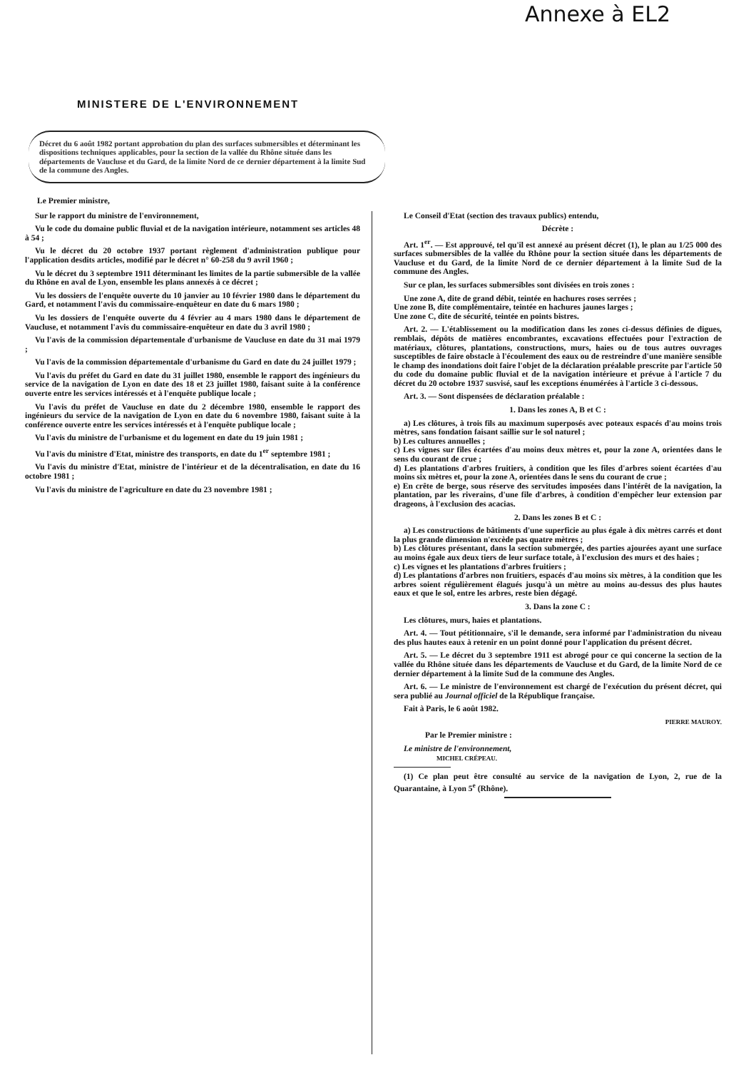Annexe à EL2
MINISTERE DE L'ENVIRONNEMENT
Décret du 6 août 1982 portant approbation du plan des surfaces submersibles et déterminant les dispositions techniques applicables, pour la section de la vallée du Rhône située dans les départements de Vaucluse et du Gard, de la limite Nord de ce dernier département à la limite Sud de la commune des Angles.
Le Premier ministre,
Sur le rapport du ministre de l'environnement,
Vu le code du domaine public fluvial et de la navigation intérieure, notamment ses articles 48 à 54 ;
Vu le décret du 20 octobre 1937 portant règlement d'administration publique pour l'application desdits articles, modifié par le décret n° 60-258 du 9 avril 1960 ;
Vu le décret du 3 septembre 1911 déterminant les limites de la partie submersible de la vallée du Rhône en aval de Lyon, ensemble les plans annexés à ce décret ;
Vu les dossiers de l'enquête ouverte du 10 janvier au 10 février 1980 dans le département du Gard, et notamment l'avis du commissaire-enquêteur en date du 6 mars 1980 ;
Vu les dossiers de l'enquête ouverte du 4 février au 4 mars 1980 dans le département de Vaucluse, et notamment l'avis du commissaire-enquêteur en date du 3 avril 1980 ;
Vu l'avis de la commission départementale d'urbanisme de Vaucluse en date du 31 mai 1979 ;
Vu l'avis de la commission départementale d'urbanisme du Gard en date du 24 juillet 1979 ;
Vu l'avis du préfet du Gard en date du 31 juillet 1980, ensemble le rapport des ingénieurs du service de la navigation de Lyon en date des 18 et 23 juillet 1980, faisant suite à la conférence ouverte entre les services intéressés et à l'enquête publique locale ;
Vu l'avis du préfet de Vaucluse en date du 2 décembre 1980, ensemble le rapport des ingénieurs du service de la navigation de Lyon en date du 6 novembre 1980, faisant suite à la conférence ouverte entre les services intéressés et à l'enquête publique locale ;
Vu l'avis du ministre de l'urbanisme et du logement en date du 19 juin 1981 ;
Vu l'avis du ministre d'Etat, ministre des transports, en date du 1<sup>er</sup> septembre 1981 ;
Vu l'avis du ministre d'Etat, ministre de l'intérieur et de la décentralisation, en date du 16 octobre 1981 ;
Vu l'avis du ministre de l'agriculture en date du 23 novembre 1981 ;
Le Conseil d'Etat (section des travaux publics) entendu,
Décrète :
Art. 1<sup>er</sup>. — Est approuvé, tel qu'il est annexé au présent décret (1), le plan au 1/25 000 des surfaces submersibles de la vallée du Rhône pour la section située dans les départements de Vaucluse et du Gard, de la limite Nord de ce dernier département à la limite Sud de la commune des Angles.
Sur ce plan, les surfaces submersibles sont divisées en trois zones :
Une zone A, dite de grand débit, teintée en hachures roses serrées ;
Une zone B, dite complémentaire, teintée en hachures jaunes larges ;
Une zone C, dite de sécurité, teintée en points bistres.
Art. 2. — L'établissement ou la modification dans les zones ci-dessus définies de digues, remblais, dépôts de matières encombrantes, excavations effectuées pour l'extraction de matériaux, clôtures, plantations, constructions, murs, haies ou de tous autres ouvrages susceptibles de faire obstacle à l'écoulement des eaux ou de restreindre d'une manière sensible le champ des inondations doit faire l'objet de la déclaration préalable prescrite par l'article 50 du code du domaine public fluvial et de la navigation intérieure et prévue à l'article 7 du décret du 20 octobre 1937 susvisé, sauf les exceptions énumérées à l'article 3 ci-dessous.
Art. 3. — Sont dispensées de déclaration préalable :
1. Dans les zones A, B et C :
a) Les clôtures, à trois fils au maximum superposés avec poteaux espacés d'au moins trois mètres, sans fondation faisant saillie sur le sol naturel ;
b) Les cultures annuelles ;
c) Les vignes sur files écartées d'au moins deux mètres et, pour la zone A, orientées dans le sens du courant de crue ;
d) Les plantations d'arbres fruitiers, à condition que les files d'arbres soient écartées d'au moins six mètres et, pour la zone A, orientées dans le sens du courant de crue ;
e) En crête de berge, sous réserve des servitudes imposées dans l'intérêt de la navigation, la plantation, par les riverains, d'une file d'arbres, à condition d'empêcher leur extension par drageons, à l'exclusion des acacias.
2. Dans les zones B et C :
a) Les constructions de bâtiments d'une superficie au plus égale à dix mètres carrés et dont la plus grande dimension n'excède pas quatre mètres ;
b) Les clôtures présentant, dans la section submergée, des parties ajourées ayant une surface au moins égale aux deux tiers de leur surface totale, à l'exclusion des murs et des haies ;
c) Les vignes et les plantations d'arbres fruitiers ;
d) Les plantations d'arbres non fruitiers, espacés d'au moins six mètres, à la condition que les arbres soient régulièrement élagués jusqu'à un mètre au moins au-dessus des plus hautes eaux et que le sol, entre les arbres, reste bien dégagé.
3. Dans la zone C :
Les clôtures, murs, haies et plantations.
Art. 4. — Tout pétitionnaire, s'il le demande, sera informé par l'administration du niveau des plus hautes eaux à retenir en un point donné pour l'application du présent décret.
Art. 5. — Le décret du 3 septembre 1911 est abrogé pour ce qui concerne la section de la vallée du Rhône située dans les départements de Vaucluse et du Gard, de la limite Nord de ce dernier département à la limite Sud de la commune des Angles.
Art. 6. — Le ministre de l'environnement est chargé de l'exécution du présent décret, qui sera publié au Journal officiel de la République française.
Fait à Paris, le 6 août 1982.
PIERRE MAUROY.
Par le Premier ministre :
Le ministre de l'environnement,
MICHEL CRÉPEAU.
(1) Ce plan peut être consulté au service de la navigation de Lyon, 2, rue de la Quarantaine, à Lyon 5<sup>e</sup> (Rhône).